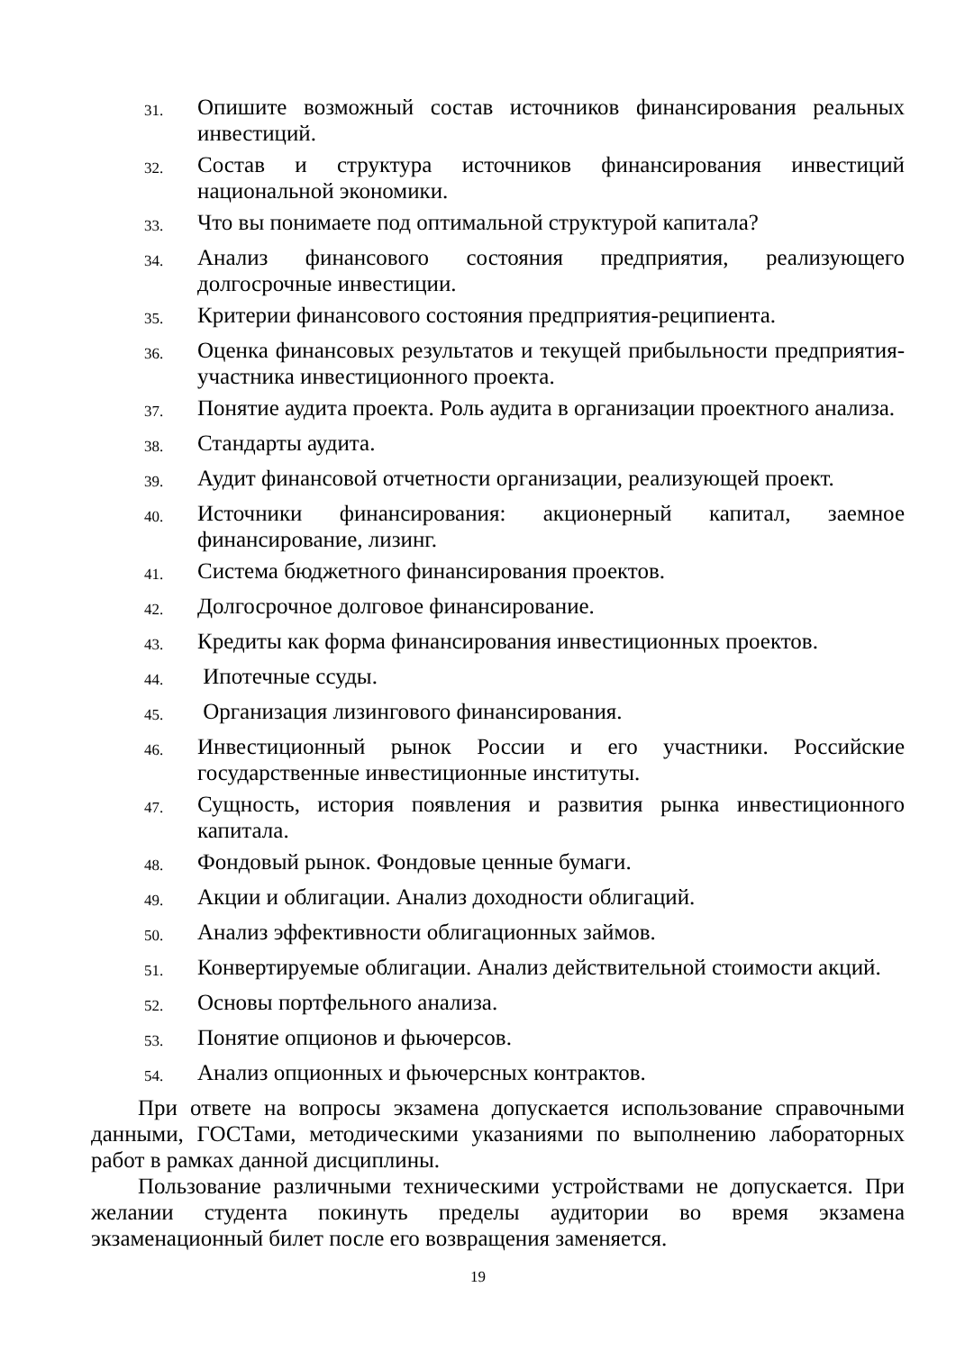31. Опишите возможный состав источников финансирования реальных инвестиций.
32. Состав и структура источников финансирования инвестиций национальной экономики.
33. Что вы понимаете под оптимальной структурой капитала?
34. Анализ финансового состояния предприятия, реализующего долгосрочные инвестиции.
35. Критерии финансового состояния предприятия-реципиента.
36. Оценка финансовых результатов и текущей прибыльности предприятия-участника инвестиционного проекта.
37. Понятие аудита проекта. Роль аудита в организации проектного анализа.
38. Стандарты аудита.
39. Аудит финансовой отчетности организации, реализующей проект.
40. Источники финансирования: акционерный капитал, заемное финансирование, лизинг.
41. Система бюджетного финансирования проектов.
42. Долгосрочное долговое финансирование.
43. Кредиты как форма финансирования инвестиционных проектов.
44. Ипотечные ссуды.
45. Организация лизингового финансирования.
46. Инвестиционный рынок России и его участники. Российские государственные инвестиционные институты.
47. Сущность, история появления и развития рынка инвестиционного капитала.
48. Фондовый рынок. Фондовые ценные бумаги.
49. Акции и облигации. Анализ доходности облигаций.
50. Анализ эффективности облигационных займов.
51. Конвертируемые облигации. Анализ действительной стоимости акций.
52. Основы портфельного анализа.
53. Понятие опционов и фьючерсов.
54. Анализ опционных и фьючерсных контрактов.
При ответе на вопросы экзамена допускается использование справочными данными, ГОСТами, методическими указаниями по выполнению лабораторных работ в рамках данной дисциплины.
Пользование различными техническими устройствами не допускается. При желании студента покинуть пределы аудитории во время экзамена экзаменационный билет после его возвращения заменяется.
19